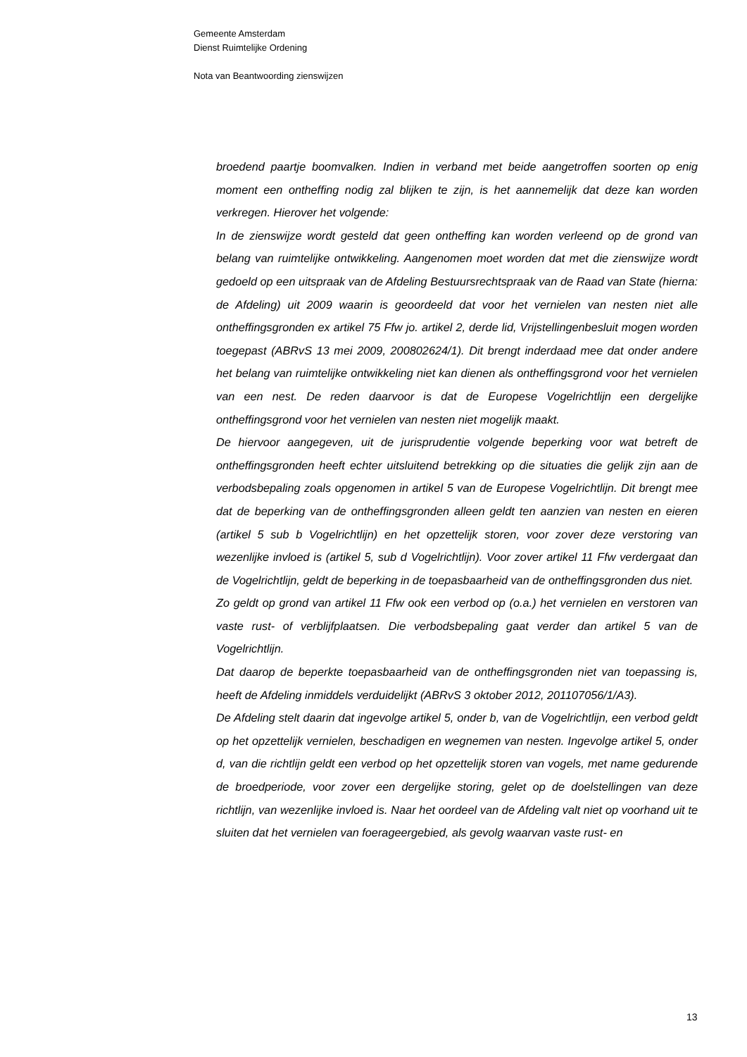Gemeente Amsterdam
Dienst Ruimtelijke Ordening
Nota van Beantwoording zienswijzen
broedend paartje boomvalken. Indien in verband met beide aangetroffen soorten op enig moment een ontheffing nodig zal blijken te zijn, is het aannemelijk dat deze kan worden verkregen. Hierover het volgende:
In de zienswijze wordt gesteld dat geen ontheffing kan worden verleend op de grond van belang van ruimtelijke ontwikkeling. Aangenomen moet worden dat met die zienswijze wordt gedoeld op een uitspraak van de Afdeling Bestuursrechtspraak van de Raad van State (hierna: de Afdeling) uit 2009 waarin is geoordeeld dat voor het vernielen van nesten niet alle ontheffingsgronden ex artikel 75 Ffw jo. artikel 2, derde lid, Vrijstellingenbesluit mogen worden toegepast (ABRvS 13 mei 2009, 200802624/1). Dit brengt inderdaad mee dat onder andere het belang van ruimtelijke ontwikkeling niet kan dienen als ontheffingsgrond voor het vernielen van een nest. De reden daarvoor is dat de Europese Vogelrichtlijn een dergelijke ontheffingsgrond voor het vernielen van nesten niet mogelijk maakt.
De hiervoor aangegeven, uit de jurisprudentie volgende beperking voor wat betreft de ontheffingsgronden heeft echter uitsluitend betrekking op die situaties die gelijk zijn aan de verbodsbepaling zoals opgenomen in artikel 5 van de Europese Vogelrichtlijn. Dit brengt mee dat de beperking van de ontheffingsgronden alleen geldt ten aanzien van nesten en eieren (artikel 5 sub b Vogelrichtlijn) en het opzettelijk storen, voor zover deze verstoring van wezenlijke invloed is (artikel 5, sub d Vogelrichtlijn). Voor zover artikel 11 Ffw verdergaat dan de Vogelrichtlijn, geldt de beperking in de toepasbaarheid van de ontheffingsgronden dus niet.
Zo geldt op grond van artikel 11 Ffw ook een verbod op (o.a.) het vernielen en verstoren van vaste rust- of verblijfplaatsen. Die verbodsbepaling gaat verder dan artikel 5 van de Vogelrichtlijn.
Dat daarop de beperkte toepasbaarheid van de ontheffingsgronden niet van toepassing is, heeft de Afdeling inmiddels verduidelijkt (ABRvS 3 oktober 2012, 201107056/1/A3).
De Afdeling stelt daarin dat ingevolge artikel 5, onder b, van de Vogelrichtlijn, een verbod geldt op het opzettelijk vernielen, beschadigen en wegnemen van nesten. Ingevolge artikel 5, onder d, van die richtlijn geldt een verbod op het opzettelijk storen van vogels, met name gedurende de broedperiode, voor zover een dergelijke storing, gelet op de doelstellingen van deze richtlijn, van wezenlijke invloed is. Naar het oordeel van de Afdeling valt niet op voorhand uit te sluiten dat het vernielen van foerageergebied, als gevolg waarvan vaste rust- en
13